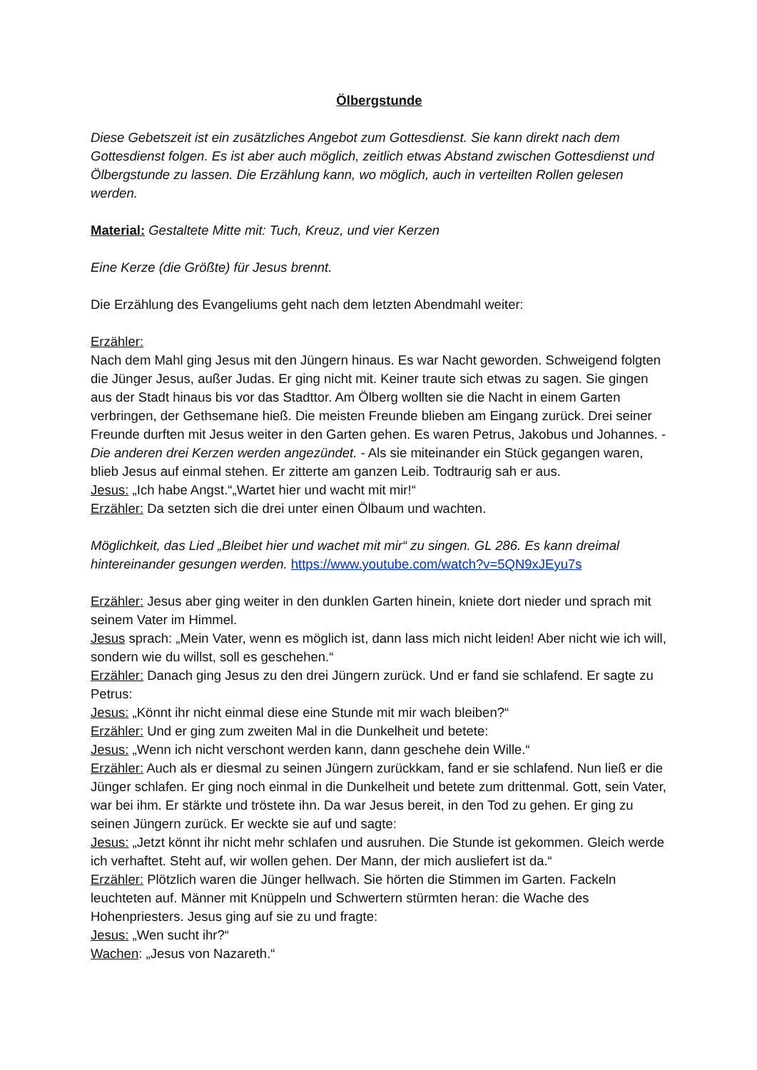Ölbergstunde
Diese Gebetszeit ist ein zusätzliches Angebot zum Gottesdienst. Sie kann direkt nach dem Gottesdienst folgen. Es ist aber auch möglich, zeitlich etwas Abstand zwischen Gottesdienst und Ölbergstunde zu lassen. Die Erzählung kann, wo möglich, auch in verteilten Rollen gelesen werden.
Material: Gestaltete Mitte mit: Tuch, Kreuz, und vier Kerzen
Eine Kerze (die Größte) für Jesus brennt.
Die Erzählung des Evangeliums geht nach dem letzten Abendmahl weiter:
Erzähler:
Nach dem Mahl ging Jesus mit den Jüngern hinaus. Es war Nacht geworden. Schweigend folgten die Jünger Jesus, außer Judas. Er ging nicht mit. Keiner traute sich etwas zu sagen. Sie gingen aus der Stadt hinaus bis vor das Stadttor. Am Ölberg wollten sie die Nacht in einem Garten verbringen, der Gethsemane hieß. Die meisten Freunde blieben am Eingang zurück. Drei seiner Freunde durften mit Jesus weiter in den Garten gehen. Es waren Petrus, Jakobus und Johannes. - Die anderen drei Kerzen werden angezündet. - Als sie miteinander ein Stück gegangen waren, blieb Jesus auf einmal stehen. Er zitterte am ganzen Leib. Todtraurig sah er aus.
Jesus: „Ich habe Angst.“„Wartet hier und wacht mit mir!“
Erzähler: Da setzten sich die drei unter einen Ölbaum und wachten.
Möglichkeit, das Lied „Bleibet hier und wachet mit mir“ zu singen. GL 286. Es kann dreimal hintereinander gesungen werden. https://www.youtube.com/watch?v=5QN9xJEyu7s
Erzähler: Jesus aber ging weiter in den dunklen Garten hinein, kniete dort nieder und sprach mit seinem Vater im Himmel.
Jesus sprach: „Mein Vater, wenn es möglich ist, dann lass mich nicht leiden! Aber nicht wie ich will, sondern wie du willst, soll es geschehen.“
Erzähler: Danach ging Jesus zu den drei Jüngern zurück. Und er fand sie schlafend. Er sagte zu Petrus:
Jesus: „Könnt ihr nicht einmal diese eine Stunde mit mir wach bleiben?“
Erzähler: Und er ging zum zweiten Mal in die Dunkelheit und betete:
Jesus: „Wenn ich nicht verschont werden kann, dann geschehe dein Wille.“
Erzähler: Auch als er diesmal zu seinen Jüngern zurückkam, fand er sie schlafend. Nun ließ er die Jünger schlafen. Er ging noch einmal in die Dunkelheit und betete zum drittenmal. Gott, sein Vater, war bei ihm. Er stärkte und tröstete ihn. Da war Jesus bereit, in den Tod zu gehen. Er ging zu seinen Jüngern zurück. Er weckte sie auf und sagte:
Jesus: „Jetzt könnt ihr nicht mehr schlafen und ausruhen. Die Stunde ist gekommen. Gleich werde ich verhaftet. Steht auf, wir wollen gehen. Der Mann, der mich ausliefert ist da.“
Erzähler: Plötzlich waren die Jünger hellwach. Sie hörten die Stimmen im Garten. Fackeln leuchteten auf. Männer mit Knüppeln und Schwertern stürmten heran: die Wache des Hohenpriesters. Jesus ging auf sie zu und fragte:
Jesus: „Wen sucht ihr?“
Wachen: „Jesus von Nazareth.“